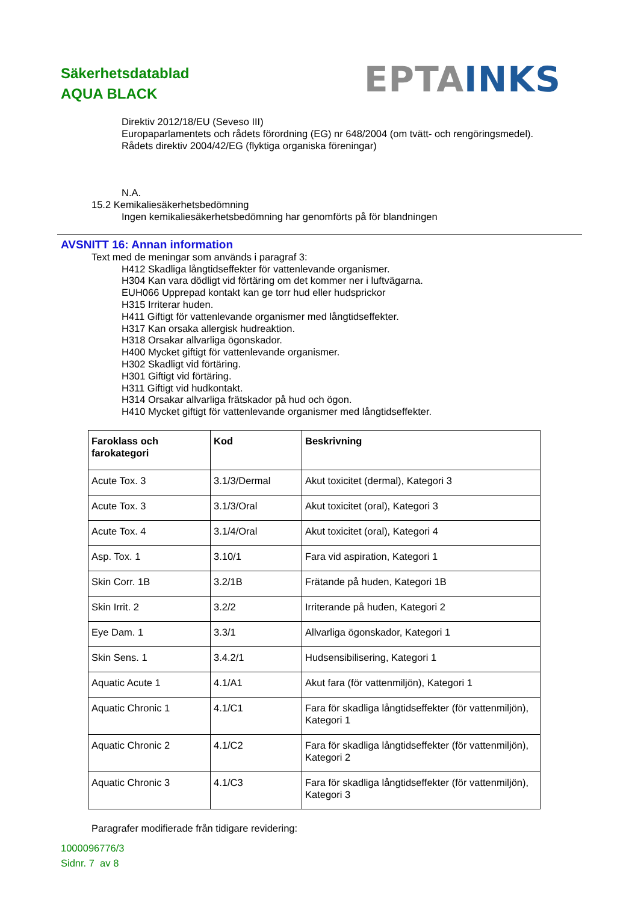Säkerhetsdatablad
AQUA BLACK
EPTA INKS
Direktiv 2012/18/EU (Seveso III)
Europaparlamentets och rådets förordning (EG) nr 648/2004 (om tvätt- och rengöringsmedel).
Rådets direktiv 2004/42/EG (flyktiga organiska föreningar)
N.A.
15.2 Kemikaliesäkerhetsbedömning
Ingen kemikaliesäkerhetsbedömning har genomförts på för blandningen
AVSNITT 16: Annan information
Text med de meningar som används i paragraf 3:
H412 Skadliga långtidseffekter för vattenlevande organismer.
H304 Kan vara dödligt vid förtäring om det kommer ner i luftvägarna.
EUH066 Upprepad kontakt kan ge torr hud eller hudsprickor
H315 Irriterar huden.
H411 Giftigt för vattenlevande organismer med långtidseffekter.
H317 Kan orsaka allergisk hudreaktion.
H318 Orsakar allvarliga ögonskador.
H400 Mycket giftigt för vattenlevande organismer.
H302 Skadligt vid förtäring.
H301 Giftigt vid förtäring.
H311 Giftigt vid hudkontakt.
H314 Orsakar allvarliga frätskador på hud och ögon.
H410 Mycket giftigt för vattenlevande organismer med långtidseffekter.
| Faroklass och farokategori | Kod | Beskrivning |
| --- | --- | --- |
| Acute Tox. 3 | 3.1/3/Dermal | Akut toxicitet (dermal), Kategori 3 |
| Acute Tox. 3 | 3.1/3/Oral | Akut toxicitet (oral), Kategori 3 |
| Acute Tox. 4 | 3.1/4/Oral | Akut toxicitet (oral), Kategori 4 |
| Asp. Tox. 1 | 3.10/1 | Fara vid aspiration, Kategori 1 |
| Skin Corr. 1B | 3.2/1B | Frätande på huden, Kategori 1B |
| Skin Irrit. 2 | 3.2/2 | Irriterande på huden, Kategori 2 |
| Eye Dam. 1 | 3.3/1 | Allvarliga ögonskador, Kategori 1 |
| Skin Sens. 1 | 3.4.2/1 | Hudsensibilisering, Kategori 1 |
| Aquatic Acute 1 | 4.1/A1 | Akut fara (för vattenmiljön), Kategori 1 |
| Aquatic Chronic 1 | 4.1/C1 | Fara för skadliga långtidseffekter (för vattenmiljön), Kategori 1 |
| Aquatic Chronic 2 | 4.1/C2 | Fara för skadliga långtidseffekter (för vattenmiljön), Kategori 2 |
| Aquatic Chronic 3 | 4.1/C3 | Fara för skadliga långtidseffekter (för vattenmiljön), Kategori 3 |
Paragrafer modifierade från tidigare revidering:
1000096776/3
Sidnr. 7 av 8